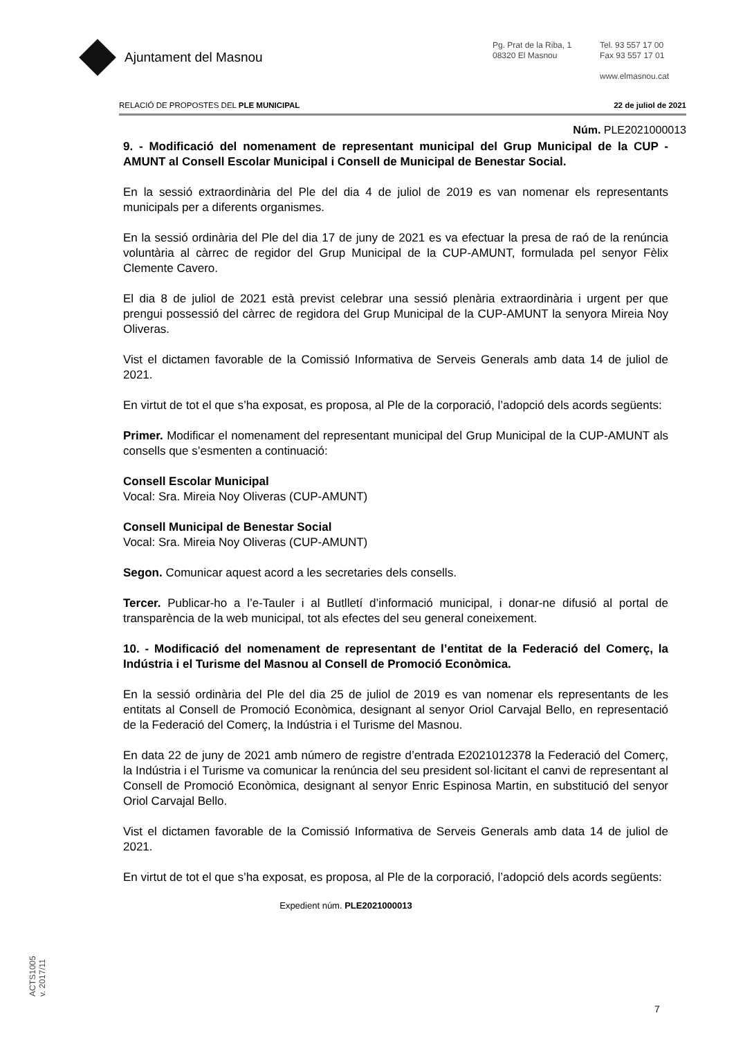Ajuntament del Masnou
Pg. Prat de la Riba, 1
08320 El Masnou
Tel. 93 557 17 00
Fax 93 557 17 01
www.elmasnou.cat
RELACIÓ DE PROPOSTES DEL PLE MUNICIPAL 22 de juliol de 2021
Núm. PLE2021000013
9. - Modificació del nomenament de representant municipal del Grup Municipal de la CUP -AMUNT al Consell Escolar Municipal i Consell de Municipal de Benestar Social.
En la sessió extraordinària del Ple del dia 4 de juliol de 2019 es van nomenar els representants municipals per a diferents organismes.
En la sessió ordinària del Ple del dia 17 de juny de 2021 es va efectuar la presa de raó de la renúncia voluntària al càrrec de regidor del Grup Municipal de la CUP-AMUNT, formulada pel senyor Fèlix Clemente Cavero.
El dia 8 de juliol de 2021 està previst celebrar una sessió plenària extraordinària i urgent per que prengui possessió del càrrec de regidora del Grup Municipal de la CUP-AMUNT la senyora Mireia Noy Oliveras.
Vist el dictamen favorable de la Comissió Informativa de Serveis Generals amb data 14 de juliol de 2021.
En virtut de tot el que s’ha exposat, es proposa, al Ple de la corporació, l’adopció dels acords següents:
Primer. Modificar el nomenament del representant municipal del Grup Municipal de la CUP-AMUNT als consells que s’esmenten a continuació:
Consell Escolar Municipal
Vocal: Sra. Mireia Noy Oliveras (CUP-AMUNT)
Consell Municipal de Benestar Social
Vocal: Sra. Mireia Noy Oliveras (CUP-AMUNT)
Segon. Comunicar aquest acord a les secretaries dels consells.
Tercer. Publicar-ho a l’e-Tauler i al Butlletí d’informació municipal, i donar-ne difusió al portal de transparència de la web municipal, tot als efectes del seu general coneixement.
10. - Modificació del nomenament de representant de l’entitat de la Federació del Comerç, la Indústria i el Turisme del Masnou al Consell de Promoció Econòmica.
En la sessió ordinària del Ple del dia 25 de juliol de 2019 es van nomenar els representants de les entitats al Consell de Promoció Econòmica, designant al senyor Oriol Carvajal Bello, en representació de la Federació del Comerç, la Indústria i el Turisme del Masnou.
En data 22 de juny de 2021 amb número de registre d’entrada E2021012378 la Federació del Comerç, la Indústria i el Turisme va comunicar la renúncia del seu president sol·licitant el canvi de representant al Consell de Promoció Econòmica, designant al senyor Enric Espinosa Martin, en substitució del senyor Oriol Carvajal Bello.
Vist el dictamen favorable de la Comissió Informativa de Serveis Generals amb data 14 de juliol de 2021.
En virtut de tot el que s’ha exposat, es proposa, al Ple de la corporació, l’adopció dels acords següents:
Expedient núm. PLE2021000013
ACTS1005
v. 2017/11
7